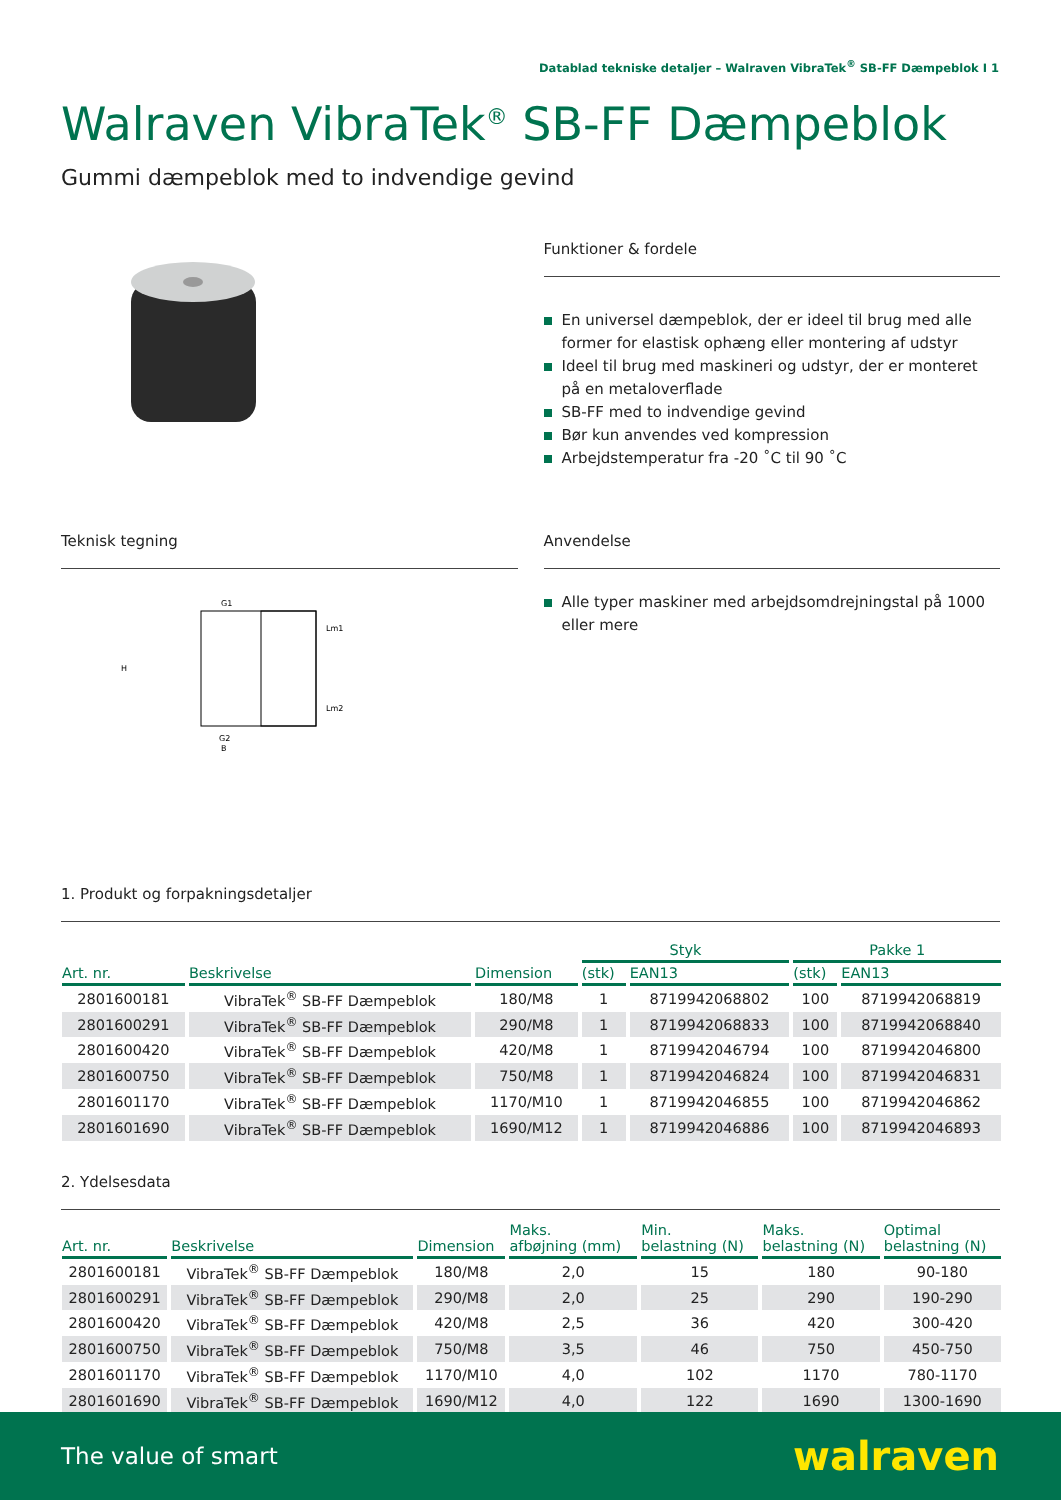Datablad tekniske detaljer – Walraven VibraTek<sup>®</sup> SB-FF Dæmpeblok I 1
Walraven VibraTek<sup>®</sup> SB-FF Dæmpeblok
Gummi dæmpeblok med to indvendige gevind
Funktioner & fordele
En universel dæmpeblok, der er ideel til brug med alle former for elastisk ophæng eller montering af udstyr
Ideel til brug med maskineri og udstyr, der er monteret på en metaloverflade
SB-FF med to indvendige gevind
Bør kun anvendes ved kompression
Arbejdstemperatur fra -20 ˚C til 90 ˚C
Teknisk tegning
G1
G2
B
H
Lm1
Lm2
Anvendelse
Alle typer maskiner med arbejdsomdrejningstal på 1000 eller mere
1. Produkt og forpakningsdetaljer
| | | | Styk | | Pakke 1 | |
| --- | --- | --- | --- | --- | --- | --- |
| Art. nr. | Beskrivelse | Dimension | (stk) | EAN13 | (stk) | EAN13 |
| 2801600181 | VibraTek<sup>®</sup> SB-FF Dæmpeblok | 180/M8 | 1 | 8719942068802 | 100 | 8719942068819 |
| 2801600291 | VibraTek<sup>®</sup> SB-FF Dæmpeblok | 290/M8 | 1 | 8719942068833 | 100 | 8719942068840 |
| 2801600420 | VibraTek<sup>®</sup> SB-FF Dæmpeblok | 420/M8 | 1 | 8719942046794 | 100 | 8719942046800 |
| 2801600750 | VibraTek<sup>®</sup> SB-FF Dæmpeblok | 750/M8 | 1 | 8719942046824 | 100 | 8719942046831 |
| 2801601170 | VibraTek<sup>®</sup> SB-FF Dæmpeblok | 1170/M10 | 1 | 8719942046855 | 100 | 8719942046862 |
| 2801601690 | VibraTek<sup>®</sup> SB-FF Dæmpeblok | 1690/M12 | 1 | 8719942046886 | 100 | 8719942046893 |
2. Ydelsesdata
| Art. nr. | Beskrivelse | Dimension | Maks. afbøjning (mm) | Min. belastning (N) | Maks. belastning (N) | Optimal belastning (N) |
| --- | --- | --- | --- | --- | --- | --- |
| 2801600181 | VibraTek<sup>®</sup> SB-FF Dæmpeblok | 180/M8 | 2,0 | 15 | 180 | 90-180 |
| 2801600291 | VibraTek<sup>®</sup> SB-FF Dæmpeblok | 290/M8 | 2,0 | 25 | 290 | 190-290 |
| 2801600420 | VibraTek<sup>®</sup> SB-FF Dæmpeblok | 420/M8 | 2,5 | 36 | 420 | 300-420 |
| 2801600750 | VibraTek<sup>®</sup> SB-FF Dæmpeblok | 750/M8 | 3,5 | 46 | 750 | 450-750 |
| 2801601170 | VibraTek<sup>®</sup> SB-FF Dæmpeblok | 1170/M10 | 4,0 | 102 | 1170 | 780-1170 |
| 2801601690 | VibraTek<sup>®</sup> SB-FF Dæmpeblok | 1690/M12 | 4,0 | 122 | 1690 | 1300-1690 |
The value of smart
walraven